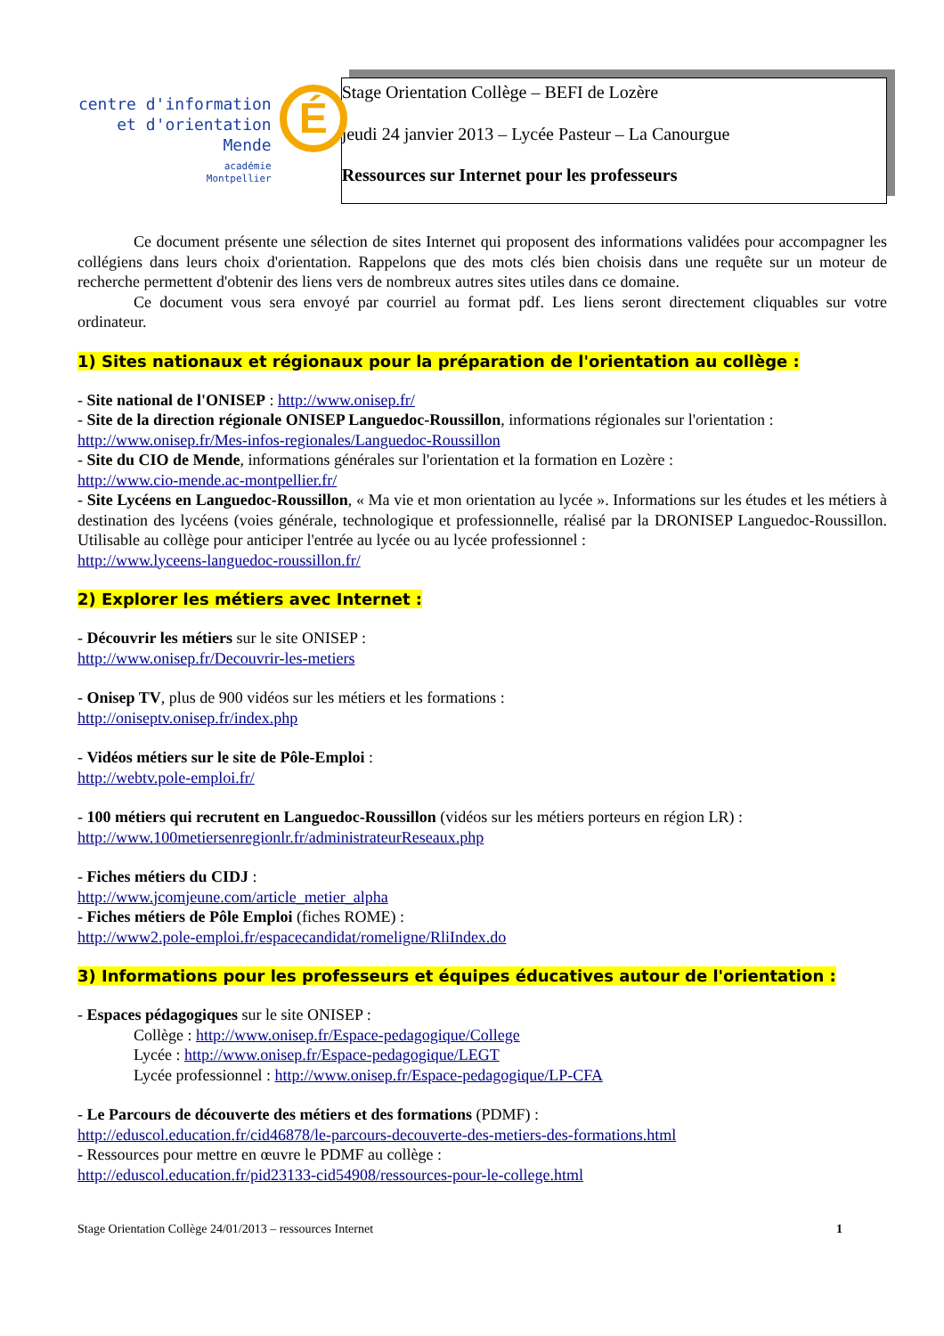centre d'information
et d'orientation
Mende
académie
Montpellier
É
Stage Orientation Collège – BEFI de Lozère
jeudi 24 janvier 2013 – Lycée Pasteur – La Canourgue
Ressources sur Internet pour les professeurs
Ce document présente une sélection de sites Internet qui proposent des informations validées pour accompagner les collégiens dans leurs choix d'orientation. Rappelons que des mots clés bien choisis dans une requête sur un moteur de recherche permettent d'obtenir des liens vers de nombreux autres sites utiles dans ce domaine.
Ce document vous sera envoyé par courriel au format pdf. Les liens seront directement cliquables sur votre ordinateur.
1) Sites nationaux et régionaux pour la préparation de l'orientation au collège :
- Site national de l'ONISEP : http://www.onisep.fr/
- Site de la direction régionale ONISEP Languedoc-Roussillon, informations régionales sur l'orientation :
http://www.onisep.fr/Mes-infos-regionales/Languedoc-Roussillon
- Site du CIO de Mende, informations générales sur l'orientation et la formation en Lozère :
http://www.cio-mende.ac-montpellier.fr/
- Site Lycéens en Languedoc-Roussillon, « Ma vie et mon orientation au lycée ». Informations sur les études et les métiers à destination des lycéens (voies générale, technologique et professionnelle, réalisé par la DRONISEP Languedoc-Roussillon. Utilisable au collège pour anticiper l'entrée au lycée ou au lycée professionnel :
http://www.lyceens-languedoc-roussillon.fr/
2) Explorer les métiers avec Internet :
- Découvrir les métiers sur le site ONISEP :
http://www.onisep.fr/Decouvrir-les-metiers
- Onisep TV, plus de 900 vidéos sur les métiers et les formations :
http://oniseptv.onisep.fr/index.php
- Vidéos métiers sur le site de Pôle-Emploi :
http://webtv.pole-emploi.fr/
- 100 métiers qui recrutent en Languedoc-Roussillon (vidéos sur les métiers porteurs en région LR) :
http://www.100metiersenregionlr.fr/administrateurReseaux.php
- Fiches métiers du CIDJ :
http://www.jcomjeune.com/article_metier_alpha
- Fiches métiers de Pôle Emploi (fiches ROME) :
http://www2.pole-emploi.fr/espacecandidat/romeligne/RliIndex.do
3) Informations pour les professeurs et équipes éducatives autour de l'orientation :
- Espaces pédagogiques sur le site ONISEP :
Collège : http://www.onisep.fr/Espace-pedagogique/College
Lycée : http://www.onisep.fr/Espace-pedagogique/LEGT
Lycée professionnel : http://www.onisep.fr/Espace-pedagogique/LP-CFA
- Le Parcours de découverte des métiers et des formations (PDMF) :
http://eduscol.education.fr/cid46878/le-parcours-decouverte-des-metiers-des-formations.html
- Ressources pour mettre en œuvre le PDMF au collège :
http://eduscol.education.fr/pid23133-cid54908/ressources-pour-le-college.html
Stage Orientation Collège 24/01/2013 – ressources Internet 1